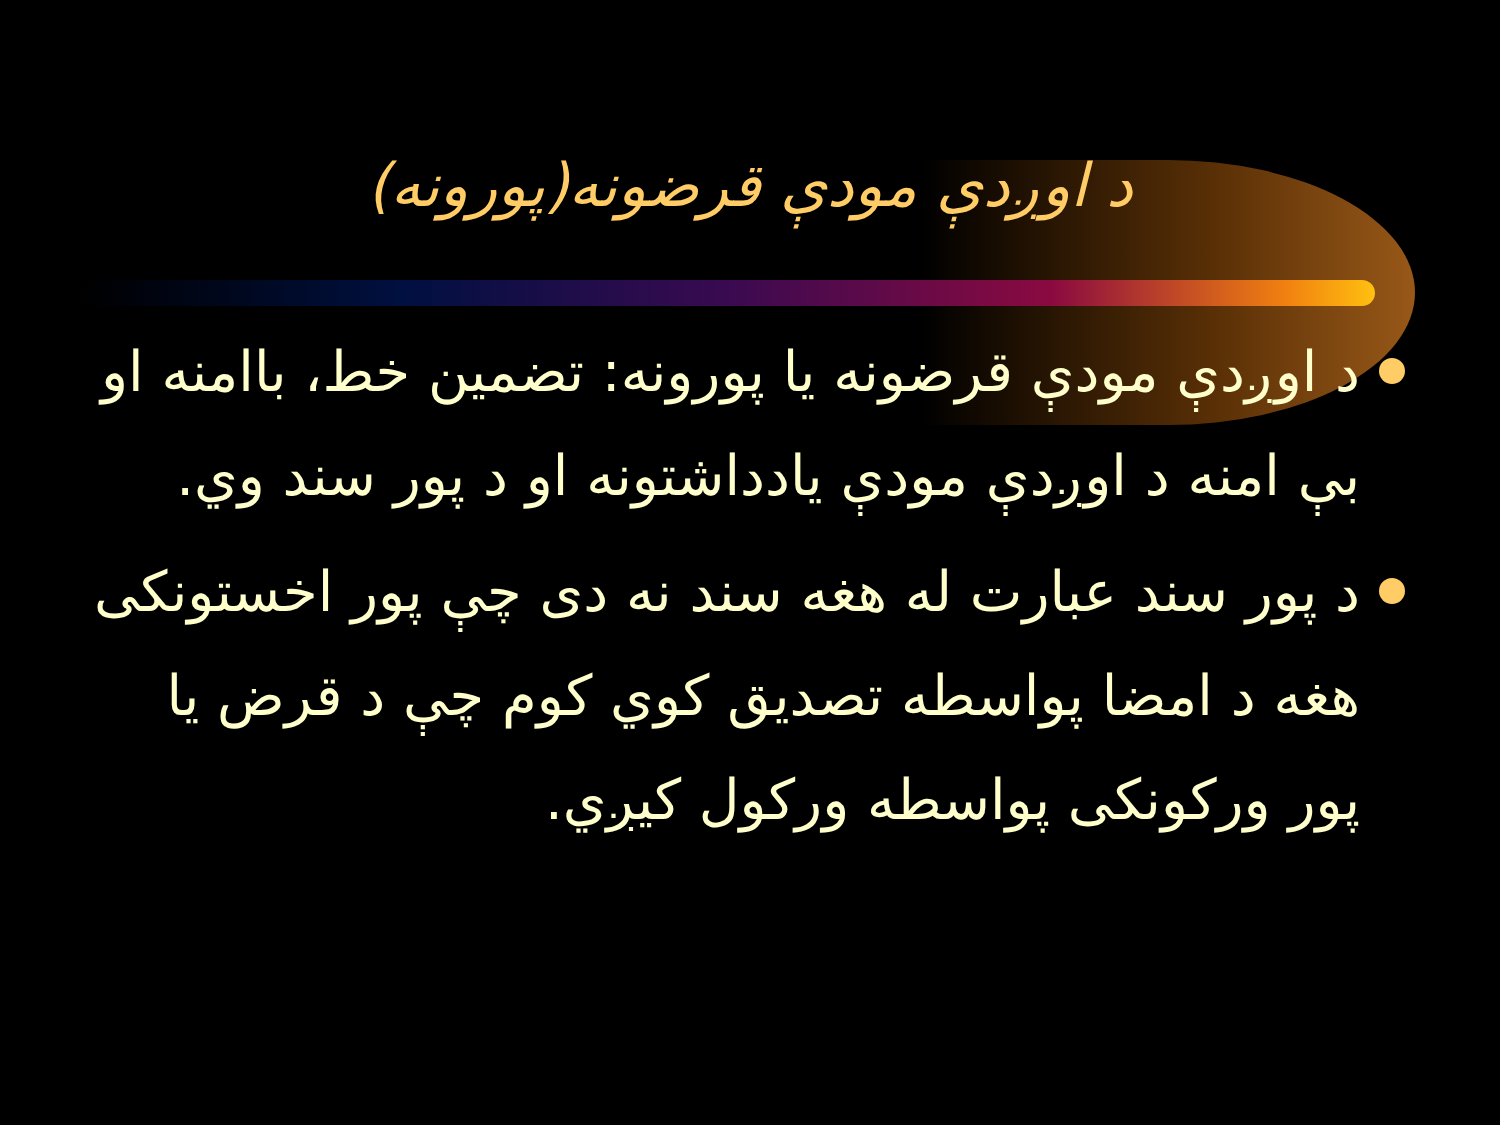د اوږدې مودې قرضونه(پورونه)
د اوږدې مودې قرضونه یا پورونه: تضمین خط، باامنه او بې امنه د اوږدې مودې یادداشتونه او د پور سند وي.
د پور سند عبارت له هغه سند نه دی چې پور اخستونکی هغه د امضا پواسطه تصدیق کوي کوم چې د قرض یا پور ورکونکی پواسطه ورکول کیږي.